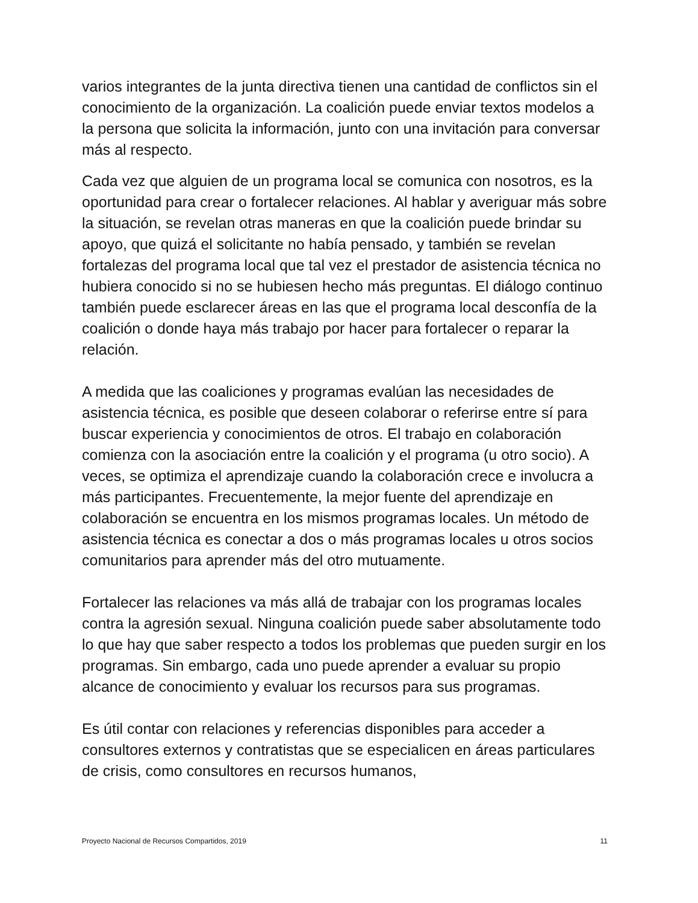varios integrantes de la junta directiva tienen una cantidad de conflictos sin el conocimiento de la organización. La coalición puede enviar textos modelos a la persona que solicita la información, junto con una invitación para conversar más al respecto.
Cada vez que alguien de un programa local se comunica con nosotros, es la oportunidad para crear o fortalecer relaciones. Al hablar y averiguar más sobre la situación, se revelan otras maneras en que la coalición puede brindar su apoyo, que quizá el solicitante no había pensado, y también se revelan fortalezas del programa local que tal vez el prestador de asistencia técnica no hubiera conocido si no se hubiesen hecho más preguntas. El diálogo continuo también puede esclarecer áreas en las que el programa local desconfía de la coalición o donde haya más trabajo por hacer para fortalecer o reparar la relación.
A medida que las coaliciones y programas evalúan las necesidades de asistencia técnica, es posible que deseen colaborar o referirse entre sí para buscar experiencia y conocimientos de otros. El trabajo en colaboración comienza con la asociación entre la coalición y el programa (u otro socio). A veces, se optimiza el aprendizaje cuando la colaboración crece e involucra a más participantes. Frecuentemente, la mejor fuente del aprendizaje en colaboración se encuentra en los mismos programas locales. Un método de asistencia técnica es conectar a dos o más programas locales u otros socios comunitarios para aprender más del otro mutuamente.
Fortalecer las relaciones va más allá de trabajar con los programas locales contra la agresión sexual. Ninguna coalición puede saber absolutamente todo lo que hay que saber respecto a todos los problemas que pueden surgir en los programas. Sin embargo, cada uno puede aprender a evaluar su propio alcance de conocimiento y evaluar los recursos para sus programas.
Es útil contar con relaciones y referencias disponibles para acceder a consultores externos y contratistas que se especialicen en áreas particulares de crisis, como consultores en recursos humanos,
Proyecto Nacional de Recursos Compartidos, 2019 11